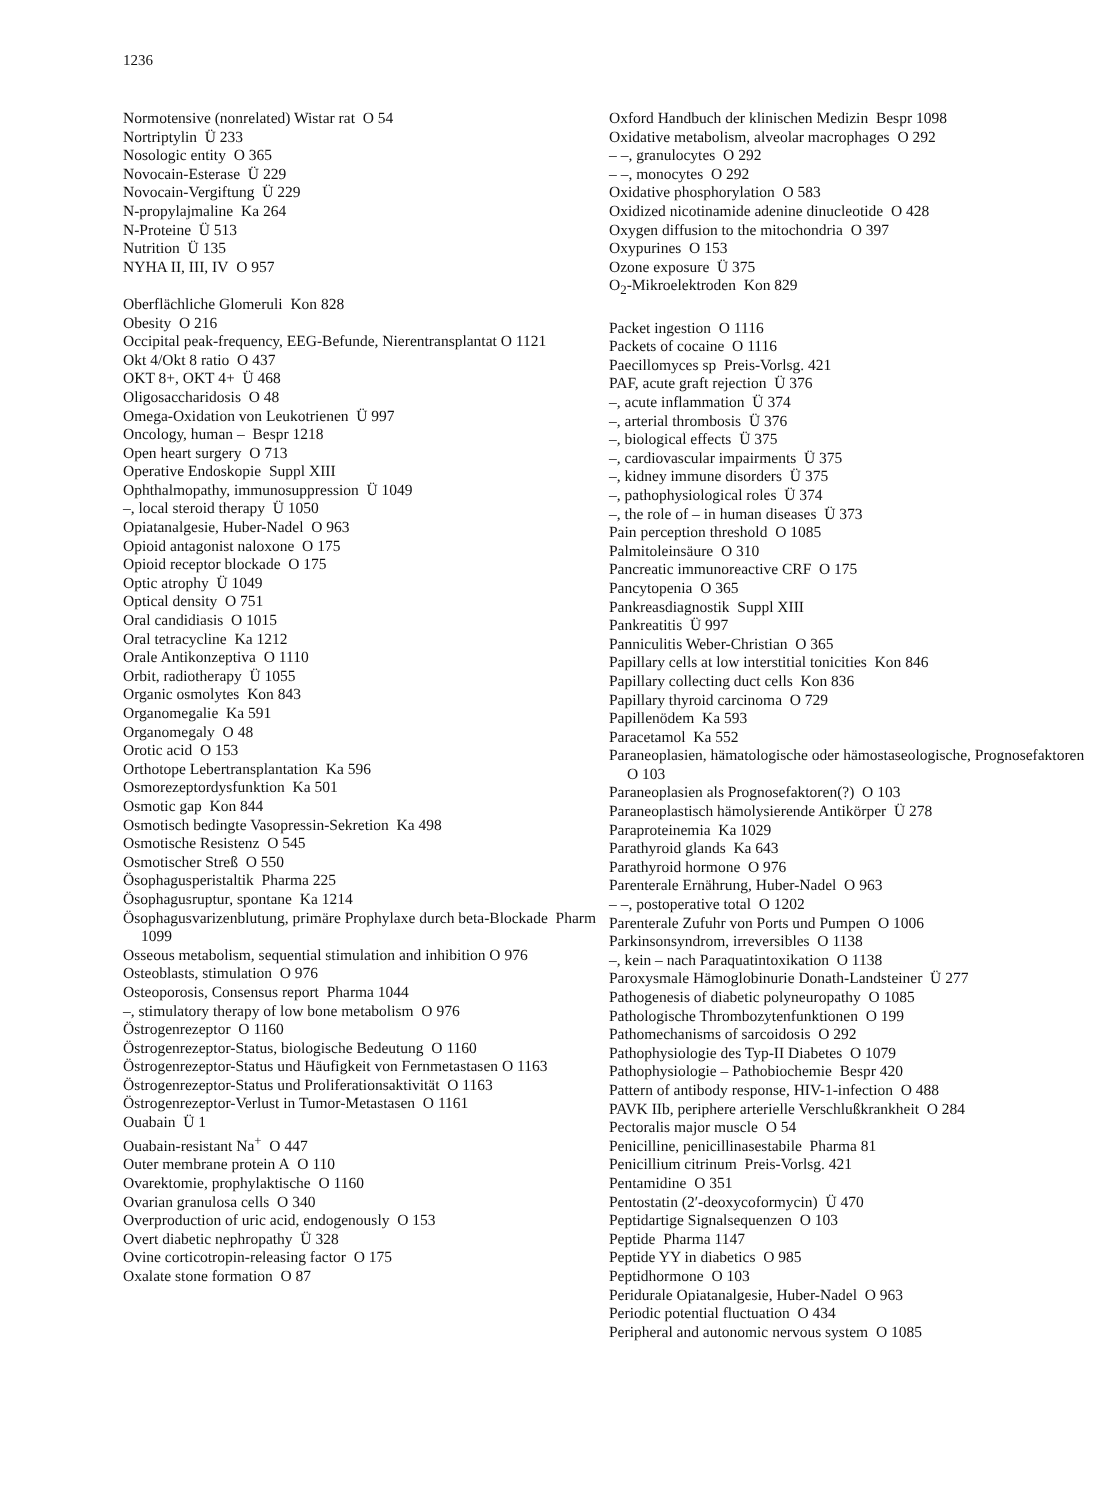1236
Normotensive (nonrelated) Wistar rat O 54
Nortriptylin Ü 233
Nosologic entity O 365
Novocain-Esterase Ü 229
Novocain-Vergiftung Ü 229
N-propylajmaline Ka 264
N-Proteine Ü 513
Nutrition Ü 135
NYHA II, III, IV O 957
Oberflächliche Glomeruli Kon 828
Obesity O 216
Occipital peak-frequency, EEG-Befunde, Nierentransplantat O 1121
Okt 4/Okt 8 ratio O 437
OKT 8+, OKT 4+ Ü 468
Oligosaccharidosis O 48
Omega-Oxidation von Leukotrienen Ü 997
Oncology, human – Bespr 1218
Open heart surgery O 713
Operative Endoskopie Suppl XIII
Ophthalmopathy, immunosuppression Ü 1049
–, local steroid therapy Ü 1050
Opiatanalgesie, Huber-Nadel O 963
Opioid antagonist naloxone O 175
Opioid receptor blockade O 175
Optic atrophy Ü 1049
Optical density O 751
Oral candidiasis O 1015
Oral tetracycline Ka 1212
Orale Antikonzeptiva O 1110
Orbit, radiotherapy Ü 1055
Organic osmolytes Kon 843
Organomegalie Ka 591
Organomegaly O 48
Orotic acid O 153
Orthotope Lebertransplantation Ka 596
Osmorezeptordysfunktion Ka 501
Osmotic gap Kon 844
Osmotisch bedingte Vasopressin-Sekretion Ka 498
Osmotische Resistenz O 545
Osmotischer Streß O 550
Ösophagusperistaltik Pharma 225
Ösophagusruptur, spontane Ka 1214
Ösophagusvarizenblutung, primäre Prophylaxe durch beta-Blockade Pharm 1099
Osseous metabolism, sequential stimulation and inhibition O 976
Osteoblasts, stimulation O 976
Osteoporosis, Consensus report Pharma 1044
–, stimulatory therapy of low bone metabolism O 976
Östrogenrezeptor O 1160
Östrogenrezeptor-Status, biologische Bedeutung O 1160
Östrogenrezeptor-Status und Häufigkeit von Fernmetastasen O 1163
Östrogenrezeptor-Status und Proliferationsaktivität O 1163
Östrogenrezeptor-Verlust in Tumor-Metastasen O 1161
Ouabain Ü 1
Ouabain-resistant Na<sup>+</sup> O 447
Outer membrane protein A O 110
Ovarektomie, prophylaktische O 1160
Ovarian granulosa cells O 340
Overproduction of uric acid, endogenously O 153
Overt diabetic nephropathy Ü 328
Ovine corticotropin-releasing factor O 175
Oxalate stone formation O 87
Oxford Handbuch der klinischen Medizin Bespr 1098
Oxidative metabolism, alveolar macrophages O 292
– –, granulocytes O 292
– –, monocytes O 292
Oxidative phosphorylation O 583
Oxidized nicotinamide adenine dinucleotide O 428
Oxygen diffusion to the mitochondria O 397
Oxypurines O 153
Ozone exposure Ü 375
O<sub>2</sub>-Mikroelektroden Kon 829
Packet ingestion O 1116
Packets of cocaine O 1116
Paecillomyces sp Preis-Vorlsg. 421
PAF, acute graft rejection Ü 376
–, acute inflammation Ü 374
–, arterial thrombosis Ü 376
–, biological effects Ü 375
–, cardiovascular impairments Ü 375
–, kidney immune disorders Ü 375
–, pathophysiological roles Ü 374
–, the role of – in human diseases Ü 373
Pain perception threshold O 1085
Palmitoleinsäure O 310
Pancreatic immunoreactive CRF O 175
Pancytopenia O 365
Pankreasdiagnostik Suppl XIII
Pankreatitis Ü 997
Panniculitis Weber-Christian O 365
Papillary cells at low interstitial tonicities Kon 846
Papillary collecting duct cells Kon 836
Papillary thyroid carcinoma O 729
Papillenödem Ka 593
Paracetamol Ka 552
Paraneoplasien, hämatologische oder hämostaseologische, Prognosefaktoren O 103
Paraneoplasien als Prognosefaktoren(?) O 103
Paraneoplastisch hämolysierende Antikörper Ü 278
Paraproteinemia Ka 1029
Parathyroid glands Ka 643
Parathyroid hormone O 976
Parenterale Ernährung, Huber-Nadel O 963
– –, postoperative total O 1202
Parenterale Zufuhr von Ports und Pumpen O 1006
Parkinsonsyndrom, irreversibles O 1138
–, kein – nach Paraquatintoxikation O 1138
Paroxysmale Hämoglobinurie Donath-Landsteiner Ü 277
Pathogenesis of diabetic polyneuropathy O 1085
Pathologische Thrombozytenfunktionen O 199
Pathomechanisms of sarcoidosis O 292
Pathophysiologie des Typ-II Diabetes O 1079
Pathophysiologie – Pathobiochemie Bespr 420
Pattern of antibody response, HIV-1-infection O 488
PAVK IIb, periphere arterielle Verschlußkrankheit O 284
Pectoralis major muscle O 54
Penicilline, penicillinasestabile Pharma 81
Penicillium citrinum Preis-Vorlsg. 421
Pentamidine O 351
Pentostatin (2′-deoxycoformycin) Ü 470
Peptidartige Signalsequenzen O 103
Peptide Pharma 1147
Peptide YY in diabetics O 985
Peptidhormone O 103
Peridurale Opiatanalgesie, Huber-Nadel O 963
Periodic potential fluctuation O 434
Peripheral and autonomic nervous system O 1085